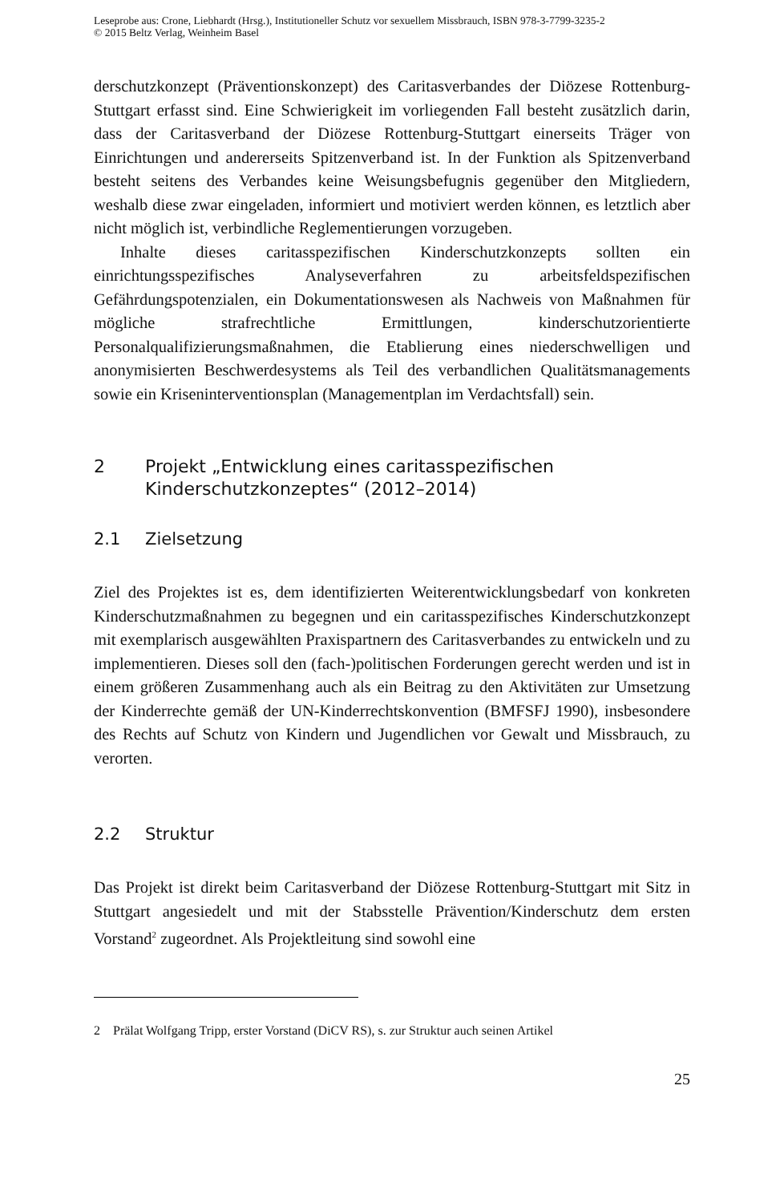Leseprobe aus: Crone, Liebhardt (Hrsg.), Institutioneller Schutz vor sexuellem Missbrauch, ISBN 978-3-7799-3235-2
© 2015 Beltz Verlag, Weinheim Basel
derschutzkonzept (Präventionskonzept) des Caritasverbandes der Diözese Rottenburg-Stuttgart erfasst sind. Eine Schwierigkeit im vorliegenden Fall besteht zusätzlich darin, dass der Caritasverband der Diözese Rottenburg-Stuttgart einerseits Träger von Einrichtungen und andererseits Spitzenverband ist. In der Funktion als Spitzenverband besteht seitens des Verbandes keine Weisungsbefugnis gegenüber den Mitgliedern, weshalb diese zwar eingeladen, informiert und motiviert werden können, es letztlich aber nicht möglich ist, verbindliche Reglementierungen vorzugeben.
Inhalte dieses caritasspezifischen Kinderschutzkonzepts sollten ein einrichtungsspezifisches Analyseverfahren zu arbeitsfeldspezifischen Gefährdungspotenzialen, ein Dokumentationswesen als Nachweis von Maßnahmen für mögliche strafrechtliche Ermittlungen, kinderschutzorientierte Personalqualifizierungsmaßnahmen, die Etablierung eines niederschwelligen und anonymisierten Beschwerdesystems als Teil des verbandlichen Qualitätsmanagements sowie ein Kriseninterventionsplan (Managementplan im Verdachtsfall) sein.
2 Projekt „Entwicklung eines caritasspezifischen Kinderschutzkonzeptes“ (2012–2014)
2.1 Zielsetzung
Ziel des Projektes ist es, dem identifizierten Weiterentwicklungsbedarf von konkreten Kinderschutzmaßnahmen zu begegnen und ein caritasspezifisches Kinderschutzkonzept mit exemplarisch ausgewählten Praxispartnern des Caritasverbandes zu entwickeln und zu implementieren. Dieses soll den (fach-)politischen Forderungen gerecht werden und ist in einem größeren Zusammenhang auch als ein Beitrag zu den Aktivitäten zur Umsetzung der Kinderrechte gemäß der UN-Kinderrechtskonvention (BMFSFJ 1990), insbesondere des Rechts auf Schutz von Kindern und Jugendlichen vor Gewalt und Missbrauch, zu verorten.
2.2 Struktur
Das Projekt ist direkt beim Caritasverband der Diözese Rottenburg-Stuttgart mit Sitz in Stuttgart angesiedelt und mit der Stabsstelle Prävention/Kinderschutz dem ersten Vorstand<sup>2</sup> zugeordnet. Als Projektleitung sind sowohl eine
2 Prälat Wolfgang Tripp, erster Vorstand (DiCV RS), s. zur Struktur auch seinen Artikel
25